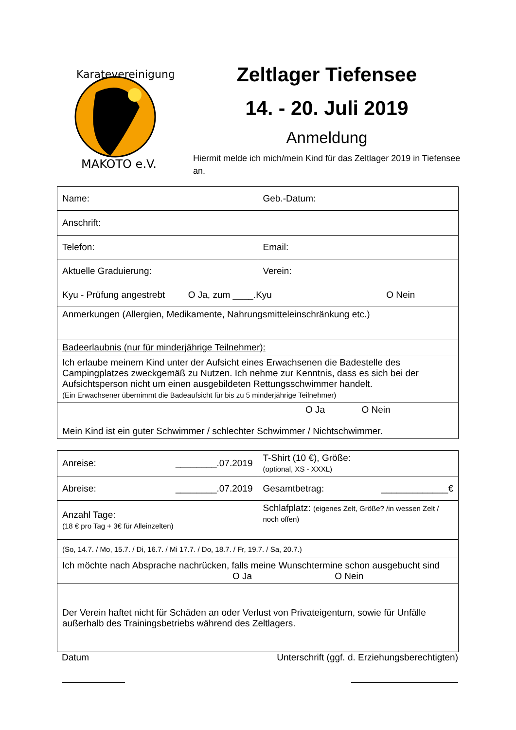Karatevereinigung
MAKOTO e.V.
Zeltlager Tiefensee
14. - 20. Juli 2019
Anmeldung
Hiermit melde ich mich/mein Kind für das Zeltlager 2019 in Tiefensee an.
| Name: | Geb.-Datum: |
| Anschrift: | |
| Telefon: | Email: |
| Aktuelle Graduierung: | Verein: |
| Kyu - Prüfung angestrebt O Ja, zum ____.Kyu O Nein | |
| Anmerkungen (Allergien, Medikamente, Nahrungsmitteleinschränkung etc.) | |
| Badeerlaubnis (nur für minderjährige Teilnehmer): | |
| Ich erlaube meinem Kind unter der Aufsicht eines Erwachsenen die Badestelle des Campingplatzes zweckgemäß zu Nutzen. Ich nehme zur Kenntnis, dass es sich bei der Aufsichtsperson nicht um einen ausgebildeten Rettungsschwimmer handelt. (Ein Erwachsener übernimmt die Badeaufsicht für bis zu 5 minderjährige Teilnehmer) | |
| O Ja O Nein Mein Kind ist ein guter Schwimmer / schlechter Schwimmer / Nichtschwimmer. | |
| Anreise: ________.07.2019 | T-Shirt (10 €), Größe: (optional, XS - XXXL) |
| Abreise: ________.07.2019 | Gesamtbetrag: _____________€ |
| Anzahl Tage: (18 € pro Tag + 3€ für Alleinzelten) | Schlafplatz: (eigenes Zelt, Größe? /in wessen Zelt / noch offen) |
| (So, 14.7. / Mo, 15.7. / Di, 16.7. / Mi 17.7. / Do, 18.7. / Fr, 19.7. / Sa, 20.7.) | |
| Ich möchte nach Absprache nachrücken, falls meine Wunschtermine schon ausgebucht sind O Ja O Nein | |
| Der Verein haftet nicht für Schäden an oder Verlust von Privateigentum, sowie für Unfälle außerhalb des Trainingsbetriebs während des Zeltlagers. | |
Datum Unterschrift (ggf. d. Erziehungsberechtigten)